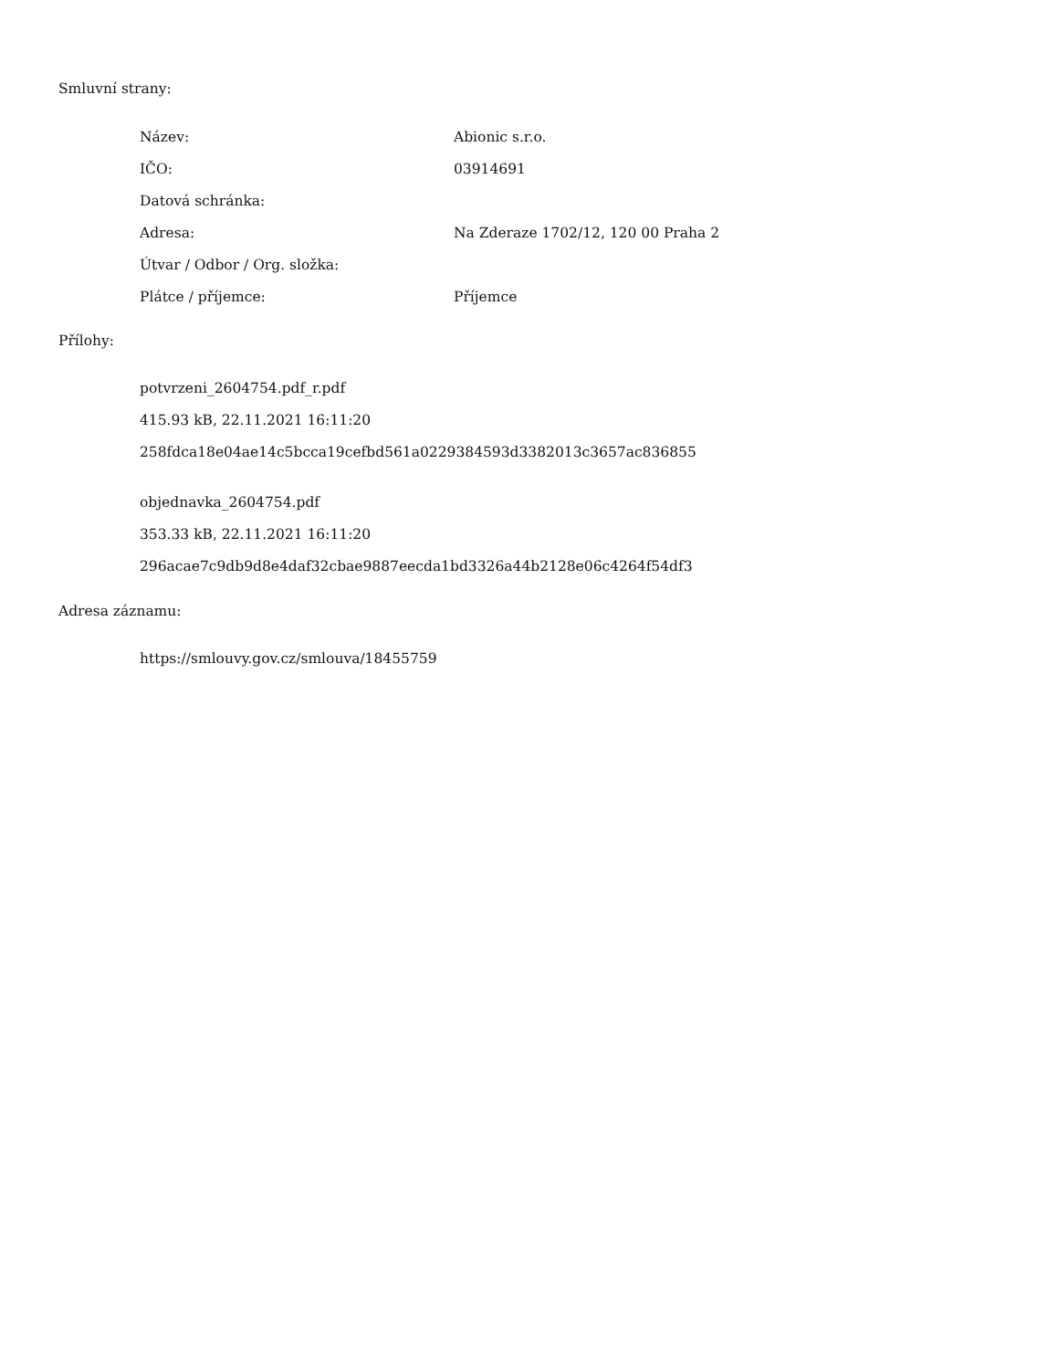Smluvní strany:
| Název: | Abionic s.r.o. |
| IČO: | 03914691 |
| Datová schránka: | |
| Adresa: | Na Zderaze 1702/12, 120 00 Praha 2 |
| Útvar / Odbor / Org. složka: | |
| Plátce / příjemce: | Příjemce |
Přílohy:
potvrzeni_2604754.pdf_r.pdf
415.93 kB, 22.11.2021 16:11:20
258fdca18e04ae14c5bcca19cefbd561a0229384593d3382013c3657ac836855
objednavka_2604754.pdf
353.33 kB, 22.11.2021 16:11:20
296acae7c9db9d8e4daf32cbae9887eecda1bd3326a44b2128e06c4264f54df3
Adresa záznamu:
https://smlouvy.gov.cz/smlouva/18455759